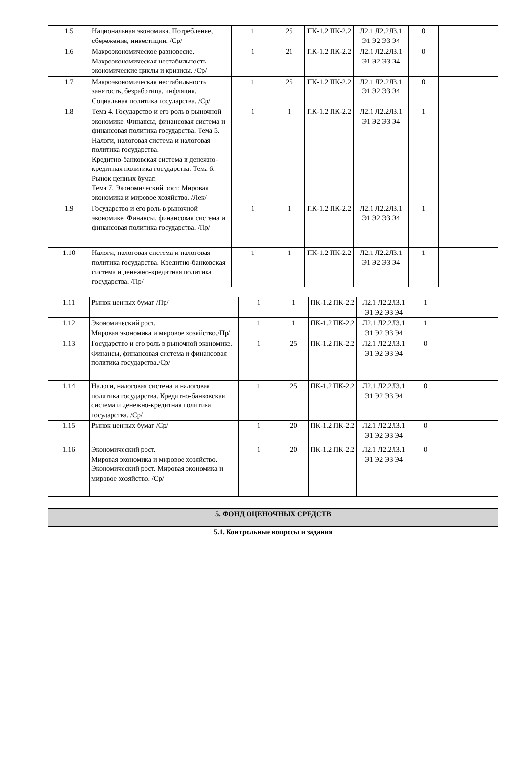| 1.5 | Национальная экономика. Потребление, сбережения, инвестиции. /Ср/ | 1 | 25 | ПК-1.2 ПК-2.2 | Л2.1 Л2.2Л3.1 Э1 Э2 Э3 Э4 | 0 | |
| 1.6 | Макроэкономическое равновесие. Макроэкономическая нестабильность: экономические циклы и кризисы. /Ср/ | 1 | 21 | ПК-1.2 ПК-2.2 | Л2.1 Л2.2Л3.1 Э1 Э2 Э3 Э4 | 0 | |
| 1.7 | Макроэкономическая нестабильность: занятость, безработица, инфляция. Социальная политика государства. /Ср/ | 1 | 25 | ПК-1.2 ПК-2.2 | Л2.1 Л2.2Л3.1 Э1 Э2 Э3 Э4 | 0 | |
| 1.8 | Тема 4. Государство и его роль в рыночной экономике. Финансы, финансовая система и финансовая политика государства. Тема 5. Налоги, налоговая система и налоговая политика государства. Кредитно-банковская система и денежно-кредитная политика государства. Тема 6. Рынок ценных бумаг. Тема 7. Экономический рост. Мировая экономика и мировое хозяйство. /Лек/ | 1 | 1 | ПК-1.2 ПК-2.2 | Л2.1 Л2.2Л3.1 Э1 Э2 Э3 Э4 | 1 | |
| 1.9 | Государство и его роль в рыночной экономике. Финансы, финансовая система и финансовая политика государства. /Пр/ | 1 | 1 | ПК-1.2 ПК-2.2 | Л2.1 Л2.2Л3.1 Э1 Э2 Э3 Э4 | 1 | |
| 1.10 | Налоги, налоговая система и налоговая политика государства. Кредитно-банковская система и денежно-кредитная политика государства. /Пр/ | 1 | 1 | ПК-1.2 ПК-2.2 | Л2.1 Л2.2Л3.1 Э1 Э2 Э3 Э4 | 1 | |
| 1.11 | Рынок ценных бумаг /Пр/ | 1 | 1 | ПК-1.2 ПК-2.2 | Л2.1 Л2.2Л3.1 Э1 Э2 Э3 Э4 | 1 | |
| 1.12 | Экономический рост. Мировая экономика и мировое хозяйство./Пр/ | 1 | 1 | ПК-1.2 ПК-2.2 | Л2.1 Л2.2Л3.1 Э1 Э2 Э3 Э4 | 1 | |
| 1.13 | Государство и его роль в рыночной экономике. Финансы, финансовая система и финансовая политика государства./Ср/ | 1 | 25 | ПК-1.2 ПК-2.2 | Л2.1 Л2.2Л3.1 Э1 Э2 Э3 Э4 | 0 | |
| 1.14 | Налоги, налоговая система и налоговая политика государства. Кредитно-банковская система и денежно-кредитная политика государства. /Ср/ | 1 | 25 | ПК-1.2 ПК-2.2 | Л2.1 Л2.2Л3.1 Э1 Э2 Э3 Э4 | 0 | |
| 1.15 | Рынок ценных бумаг /Ср/ | 1 | 20 | ПК-1.2 ПК-2.2 | Л2.1 Л2.2Л3.1 Э1 Э2 Э3 Э4 | 0 | |
| 1.16 | Экономический рост. Мировая экономика и мировое хозяйство. Экономический рост. Мировая экономика и мировое хозяйство. /Ср/ | 1 | 20 | ПК-1.2 ПК-2.2 | Л2.1 Л2.2Л3.1 Э1 Э2 Э3 Э4 | 0 | |
| 5. ФОНД ОЦЕНОЧНЫХ СРЕДСТВ |
| 5.1. Контрольные вопросы и задания |